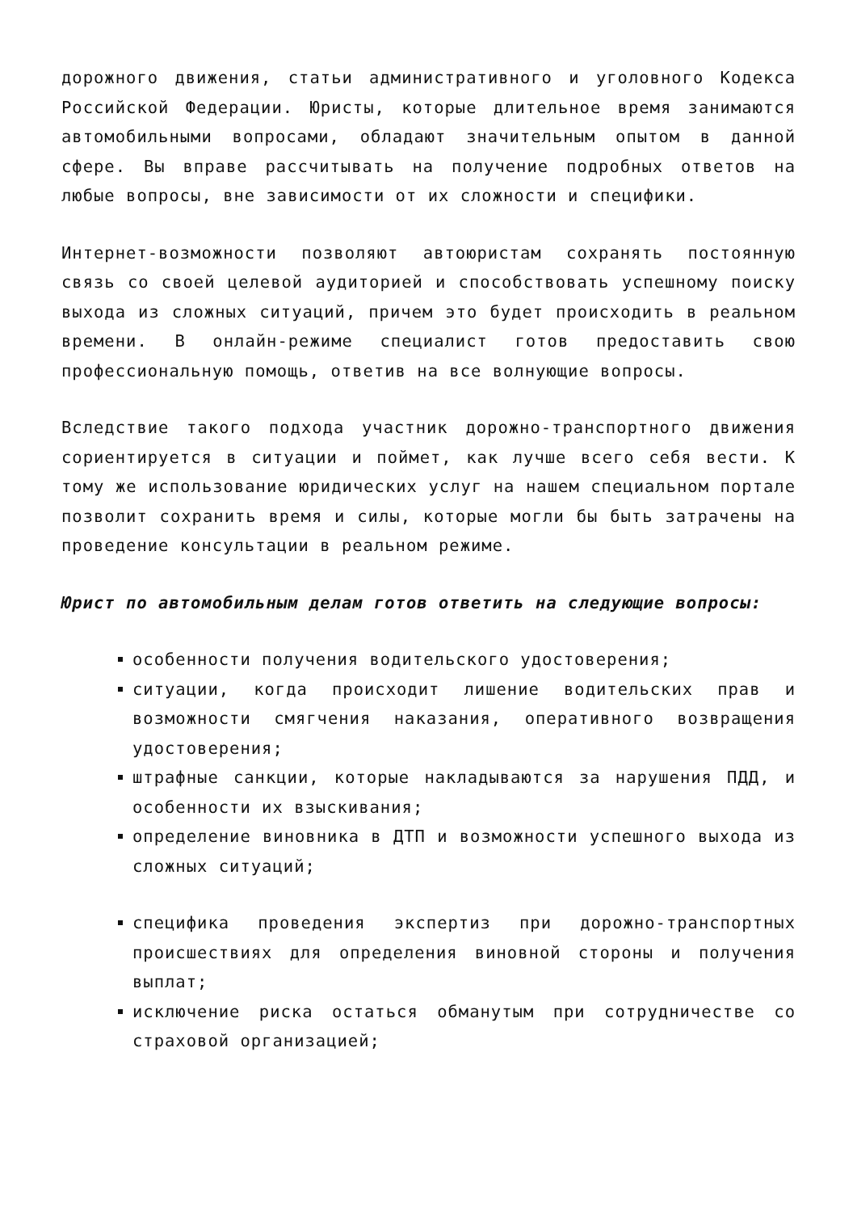дорожного движения, статьи административного и уголовного Кодекса Российской Федерации. Юристы, которые длительное время занимаются автомобильными вопросами, обладают значительным опытом в данной сфере. Вы вправе рассчитывать на получение подробных ответов на любые вопросы, вне зависимости от их сложности и специфики.
Интернет-возможности позволяют автоюристам сохранять постоянную связь со своей целевой аудиторией и способствовать успешному поиску выхода из сложных ситуаций, причем это будет происходить в реальном времени. В онлайн-режиме специалист готов предоставить свою профессиональную помощь, ответив на все волнующие вопросы.
Вследствие такого подхода участник дорожно-транспортного движения сориентируется в ситуации и поймет, как лучше всего себя вести. К тому же использование юридических услуг на нашем специальном портале позволит сохранить время и силы, которые могли бы быть затрачены на проведение консультации в реальном режиме.
Юрист по автомобильным делам готов ответить на следующие вопросы:
особенности получения водительского удостоверения;
ситуации, когда происходит лишение водительских прав и возможности смягчения наказания, оперативного возвращения удостоверения;
штрафные санкции, которые накладываются за нарушения ПДД, и особенности их взыскивания;
определение виновника в ДТП и возможности успешного выхода из сложных ситуаций;
специфика проведения экспертиз при дорожно-транспортных происшествиях для определения виновной стороны и получения выплат;
исключение риска остаться обманутым при сотрудничестве со страховой организацией;